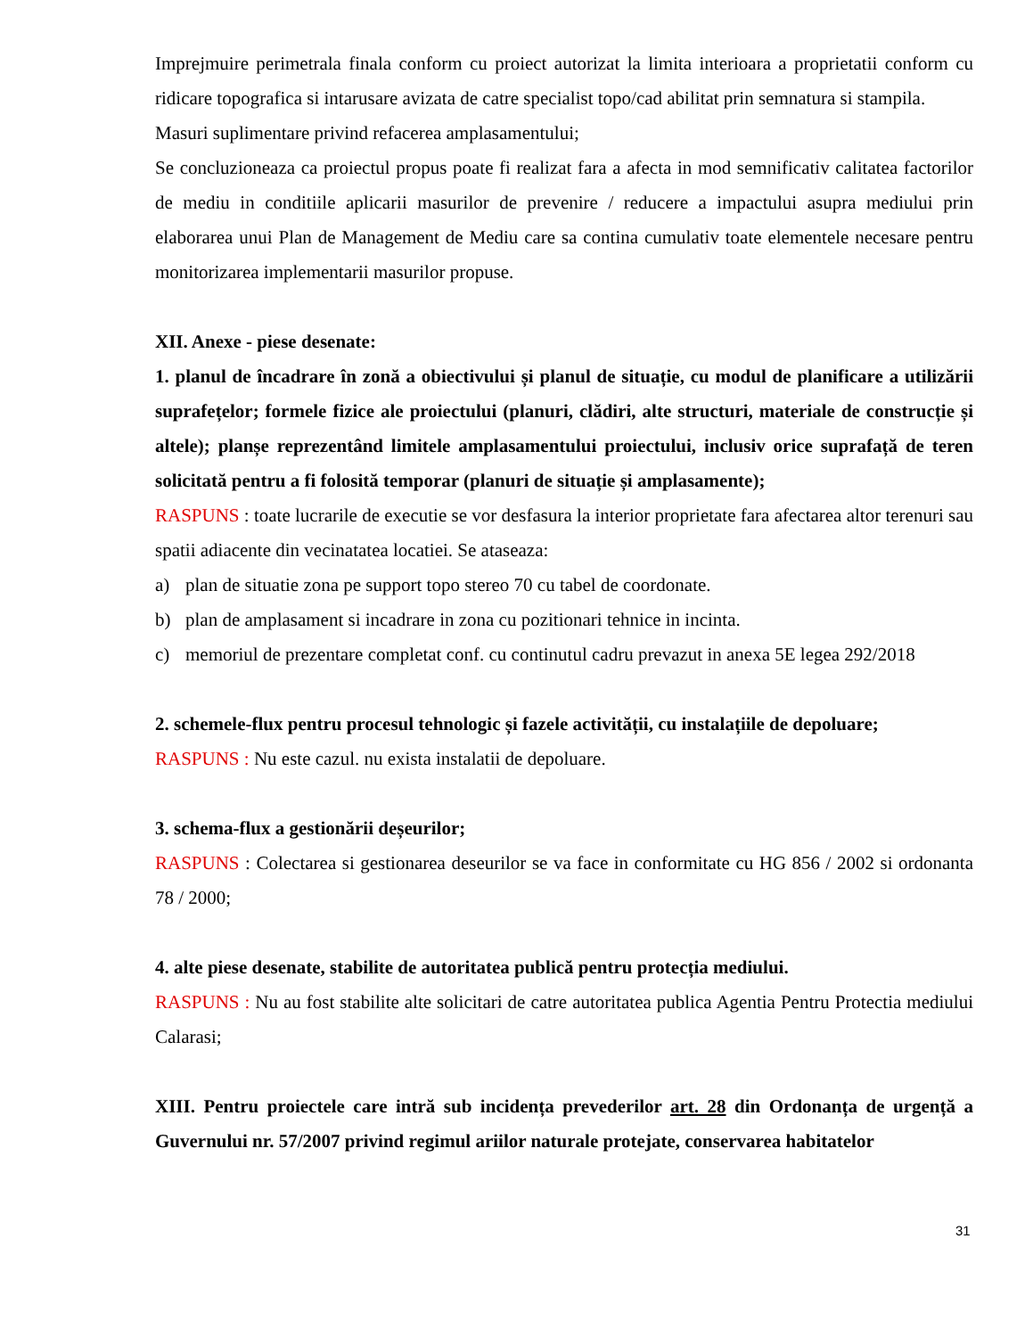Imprejmuire perimetrala finala conform cu proiect autorizat la limita interioara a proprietatii conform cu ridicare topografica si intarusare avizata de catre specialist topo/cad abilitat prin semnatura si stampila.
Masuri suplimentare privind refacerea amplasamentului;
Se concluzioneaza ca proiectul propus poate fi realizat fara a afecta in mod semnificativ calitatea factorilor de mediu in conditiile aplicarii masurilor de prevenire / reducere a impactului asupra mediului prin elaborarea unui Plan de Management de Mediu care sa contina cumulativ toate elementele necesare pentru monitorizarea implementarii masurilor propuse.
XII. Anexe - piese desenate:
1. planul de încadrare în zonă a obiectivului și planul de situație, cu modul de planificare a utilizării suprafețelor; formele fizice ale proiectului (planuri, clădiri, alte structuri, materiale de construcție și altele); planșe reprezentând limitele amplasamentului proiectului, inclusiv orice suprafață de teren solicitată pentru a fi folosită temporar (planuri de situație și amplasamente);
RASPUNS : toate lucrarile de executie se vor desfasura la interior proprietate fara afectarea altor terenuri sau spatii adiacente din vecinatatea locatiei. Se ataseaza:
a) plan de situatie zona pe support topo stereo 70 cu tabel de coordonate.
b) plan de amplasament si incadrare in zona cu pozitionari tehnice in incinta.
c) memoriul de prezentare completat conf. cu continutul cadru prevazut in anexa 5E legea 292/2018
2. schemele-flux pentru procesul tehnologic și fazele activității, cu instalațiile de depoluare;
RASPUNS : Nu este cazul. nu exista instalatii de depoluare.
3. schema-flux a gestionării deșeurilor;
RASPUNS : Colectarea si gestionarea deseurilor se va face in conformitate cu HG 856 / 2002 si ordonanta 78 / 2000;
4. alte piese desenate, stabilite de autoritatea publică pentru protecția mediului.
RASPUNS : Nu au fost stabilite alte solicitari de catre autoritatea publica Agentia Pentru Protectia mediului Calarasi;
XIII. Pentru proiectele care intră sub incidența prevederilor art. 28 din Ordonanța de urgență a Guvernului nr. 57/2007 privind regimul ariilor naturale protejate, conservarea habitatelor
31